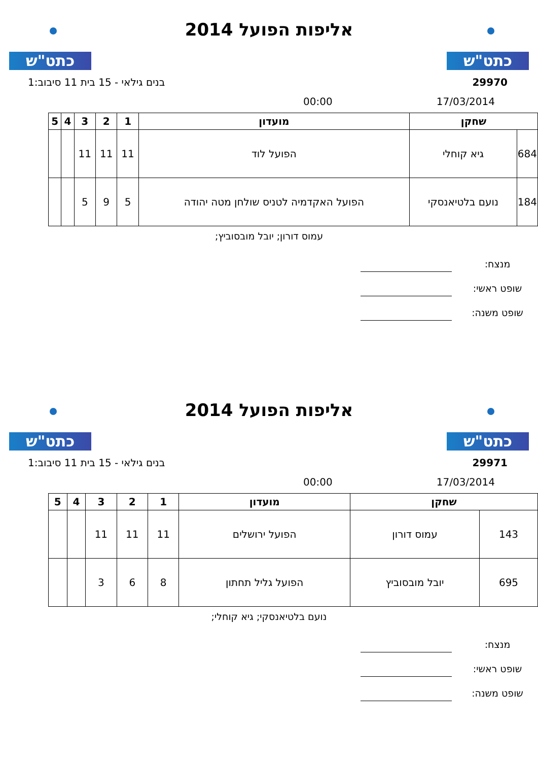כתט"ש
אליפות הפועל 2014
כתט"ש
29970 בנים גילאי - 15 בית 11 סיבוב:1
17/03/2014 00:00
| שחקן | | מועדון | 1 | 2 | 3 | 4 | 5 |
| --- | --- | --- | --- | --- | --- | --- | --- |
| 684 | גיא קוחלי | הפועל לוד | 11 | 11 | 11 | | |
| 184 | נועם בלטיאנסקי | הפועל האקדמיה לטניס שולחן מטה יהודה | 5 | 9 | 5 | | |
עמוס דורון; יובל מובסוביץ;
מנצח:
שופט ראשי:
שופט משנה:
כתט"ש
אליפות הפועל 2014
כתט"ש
29971 בנים גילאי - 15 בית 11 סיבוב:1
17/03/2014 00:00
| שחקן | | מועדון | 1 | 2 | 3 | 4 | 5 |
| --- | --- | --- | --- | --- | --- | --- | --- |
| 143 | עמוס דורון | הפועל ירושלים | 11 | 11 | 11 | | |
| 695 | יובל מובסוביץ | הפועל גליל תחתון | 8 | 6 | 3 | | |
נועם בלטיאנסקי; גיא קוחלי;
מנצח:
שופט ראשי:
שופט משנה: